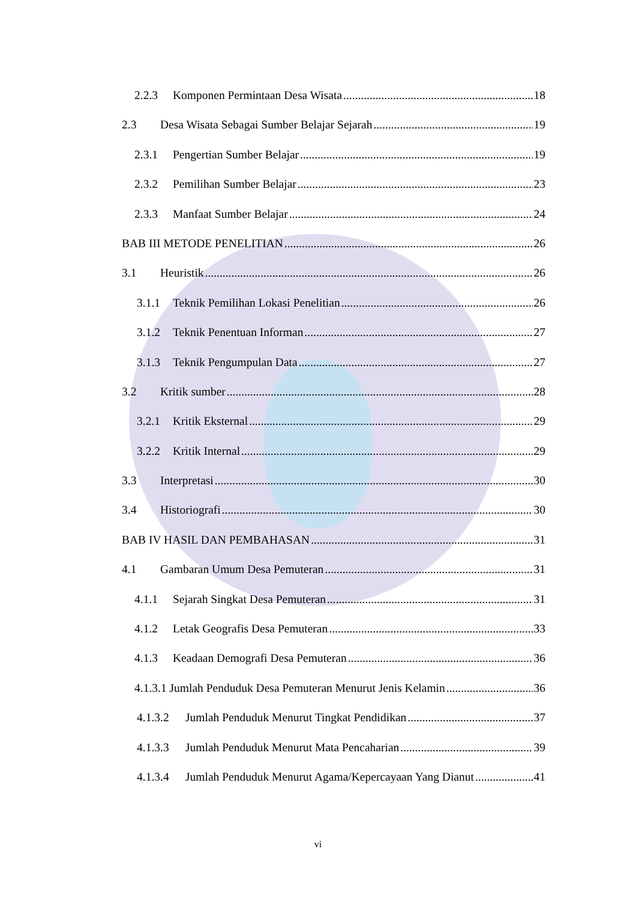2.2.3 Komponen Permintaan Desa Wisata 18
2.3 Desa Wisata Sebagai Sumber Belajar Sejarah 19
2.3.1 Pengertian Sumber Belajar 19
2.3.2 Pemilihan Sumber Belajar 23
2.3.3 Manfaat Sumber Belajar 24
BAB III METODE PENELITIAN 26
3.1 Heuristik 26
3.1.1 Teknik Pemilihan Lokasi Penelitian 26
3.1.2 Teknik Penentuan Informan 27
3.1.3 Teknik Pengumpulan Data 27
3.2 Kritik sumber 28
3.2.1 Kritik Eksternal 29
3.2.2 Kritik Internal 29
3.3 Interpretasi 30
3.4 Historiografi 30
BAB IV HASIL DAN PEMBAHASAN 31
4.1 Gambaran Umum Desa Pemuteran 31
4.1.1 Sejarah Singkat Desa Pemuteran 31
4.1.2 Letak Geografis Desa Pemuteran 33
4.1.3 Keadaan Demografi Desa Pemuteran 36
4.1.3.1 Jumlah Penduduk Desa Pemuteran Menurut Jenis Kelamin 36
4.1.3.2 Jumlah Penduduk Menurut Tingkat Pendidikan 37
4.1.3.3 Jumlah Penduduk Menurut Mata Pencaharian 39
4.1.3.4 Jumlah Penduduk Menurut Agama/Kepercayaan Yang Dianut 41
vi